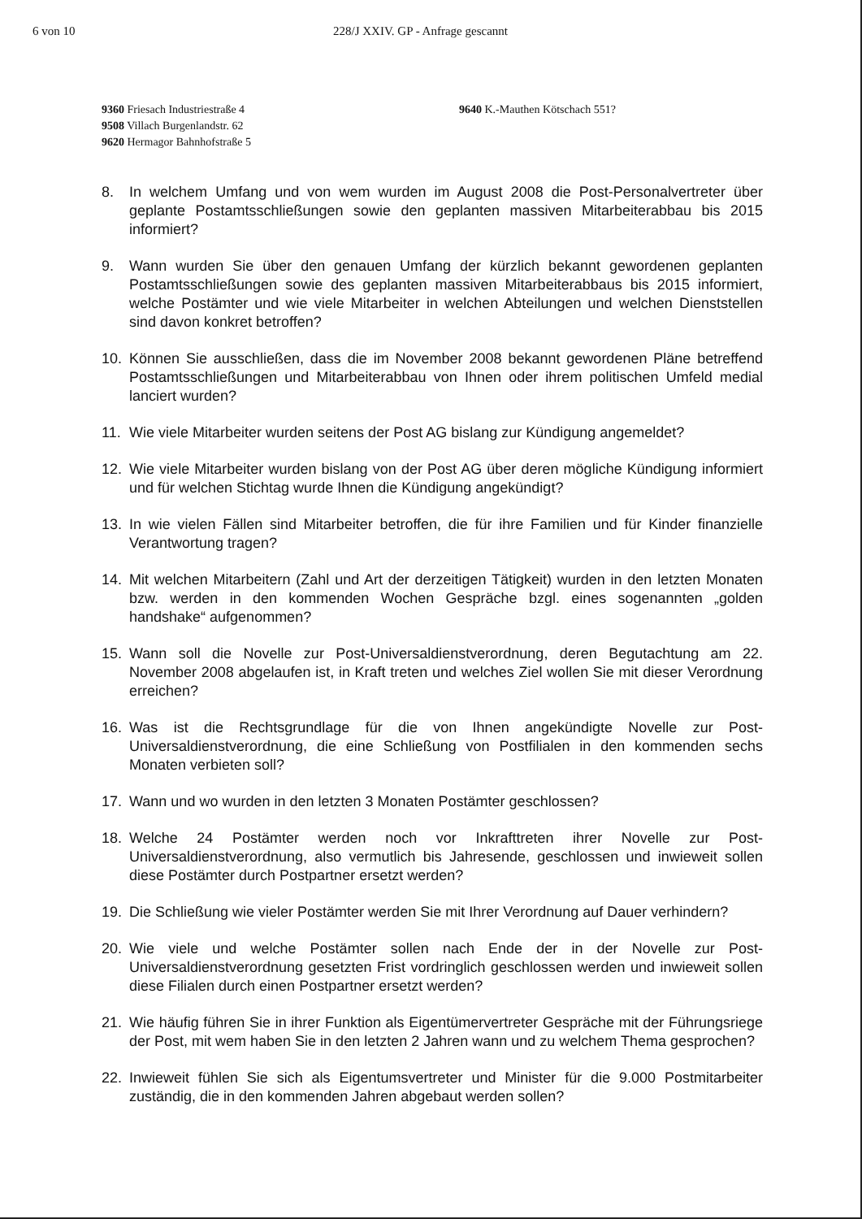6 von 10 228/J XXIV. GP - Anfrage gescannt
9360 Friesach Industriestraße 4
9508 Villach Burgenlandstr. 62
9620 Hermagor Bahnhofstraße 5
9640 K.-Mauthen Kötschach 551?
8. In welchem Umfang und von wem wurden im August 2008 die Post-Personalvertreter über geplante Postamtsschließungen sowie den geplanten massiven Mitarbeiterabbau bis 2015 informiert?
9. Wann wurden Sie über den genauen Umfang der kürzlich bekannt gewordenen geplanten Postamtsschließungen sowie des geplanten massiven Mitarbeiterabbaus bis 2015 informiert, welche Postämter und wie viele Mitarbeiter in welchen Abteilungen und welchen Dienststellen sind davon konkret betroffen?
10. Können Sie ausschließen, dass die im November 2008 bekannt gewordenen Pläne betreffend Postamtsschließungen und Mitarbeiterabbau von Ihnen oder ihrem politischen Umfeld medial lanciert wurden?
11. Wie viele Mitarbeiter wurden seitens der Post AG bislang zur Kündigung angemeldet?
12. Wie viele Mitarbeiter wurden bislang von der Post AG über deren mögliche Kündigung informiert und für welchen Stichtag wurde Ihnen die Kündigung angekündigt?
13. In wie vielen Fällen sind Mitarbeiter betroffen, die für ihre Familien und für Kinder finanzielle Verantwortung tragen?
14. Mit welchen Mitarbeitern (Zahl und Art der derzeitigen Tätigkeit) wurden in den letzten Monaten bzw. werden in den kommenden Wochen Gespräche bzgl. eines sogenannten „golden handshake“ aufgenommen?
15. Wann soll die Novelle zur Post-Universaldienstverordnung, deren Begutachtung am 22. November 2008 abgelaufen ist, in Kraft treten und welches Ziel wollen Sie mit dieser Verordnung erreichen?
16. Was ist die Rechtsgrundlage für die von Ihnen angekündigte Novelle zur Post-Universaldienstverordnung, die eine Schließung von Postfilialen in den kommenden sechs Monaten verbieten soll?
17. Wann und wo wurden in den letzten 3 Monaten Postämter geschlossen?
18. Welche 24 Postämter werden noch vor Inkrafttreten ihrer Novelle zur Post-Universaldienstverordnung, also vermutlich bis Jahresende, geschlossen und inwieweit sollen diese Postämter durch Postpartner ersetzt werden?
19. Die Schließung wie vieler Postämter werden Sie mit Ihrer Verordnung auf Dauer verhindern?
20. Wie viele und welche Postämter sollen nach Ende der in der Novelle zur Post-Universaldienstverordnung gesetzten Frist vordringlich geschlossen werden und inwieweit sollen diese Filialen durch einen Postpartner ersetzt werden?
21. Wie häufig führen Sie in ihrer Funktion als Eigentümervertreter Gespräche mit der Führungsriege der Post, mit wem haben Sie in den letzten 2 Jahren wann und zu welchem Thema gesprochen?
22. Inwieweit fühlen Sie sich als Eigentumsvertreter und Minister für die 9.000 Postmitarbeiter zuständig, die in den kommenden Jahren abgebaut werden sollen?